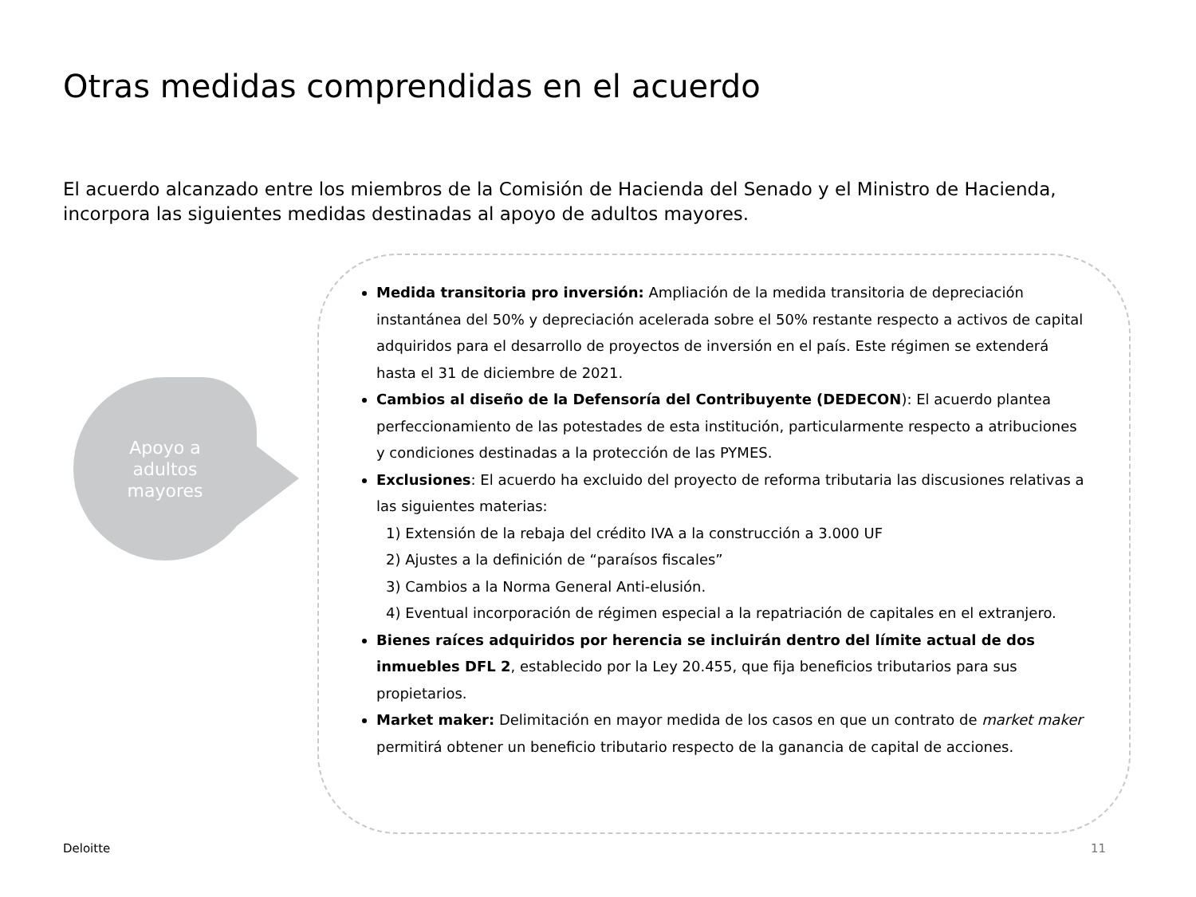Otras medidas comprendidas en el acuerdo
El acuerdo alcanzado entre los miembros de la Comisión de Hacienda del Senado y el Ministro de Hacienda, incorpora las siguientes medidas destinadas al apoyo de adultos mayores.
Apoyo a
adultos
mayores
Medida transitoria pro inversión: Ampliación de la medida transitoria de depreciación instantánea del 50% y depreciación acelerada sobre el 50% restante respecto a activos de capital adquiridos para el desarrollo de proyectos de inversión en el país. Este régimen se extenderá hasta el 31 de diciembre de 2021.
Cambios al diseño de la Defensoría del Contribuyente (DEDECON): El acuerdo plantea perfeccionamiento de las potestades de esta institución, particularmente respecto a atribuciones y condiciones destinadas a la protección de las PYMES.
Exclusiones: El acuerdo ha excluido del proyecto de reforma tributaria las discusiones relativas a las siguientes materias:
1) Extensión de la rebaja del crédito IVA a la construcción a 3.000 UF
2) Ajustes a la definición de “paraísos fiscales”
3) Cambios a la Norma General Anti-elusión.
4) Eventual incorporación de régimen especial a la repatriación de capitales en el extranjero.
Bienes raíces adquiridos por herencia se incluirán dentro del límite actual de dos inmuebles DFL 2, establecido por la Ley 20.455, que fija beneficios tributarios para sus propietarios.
Market maker: Delimitación en mayor medida de los casos en que un contrato de market maker permitirá obtener un beneficio tributario respecto de la ganancia de capital de acciones.
Deloitte 11